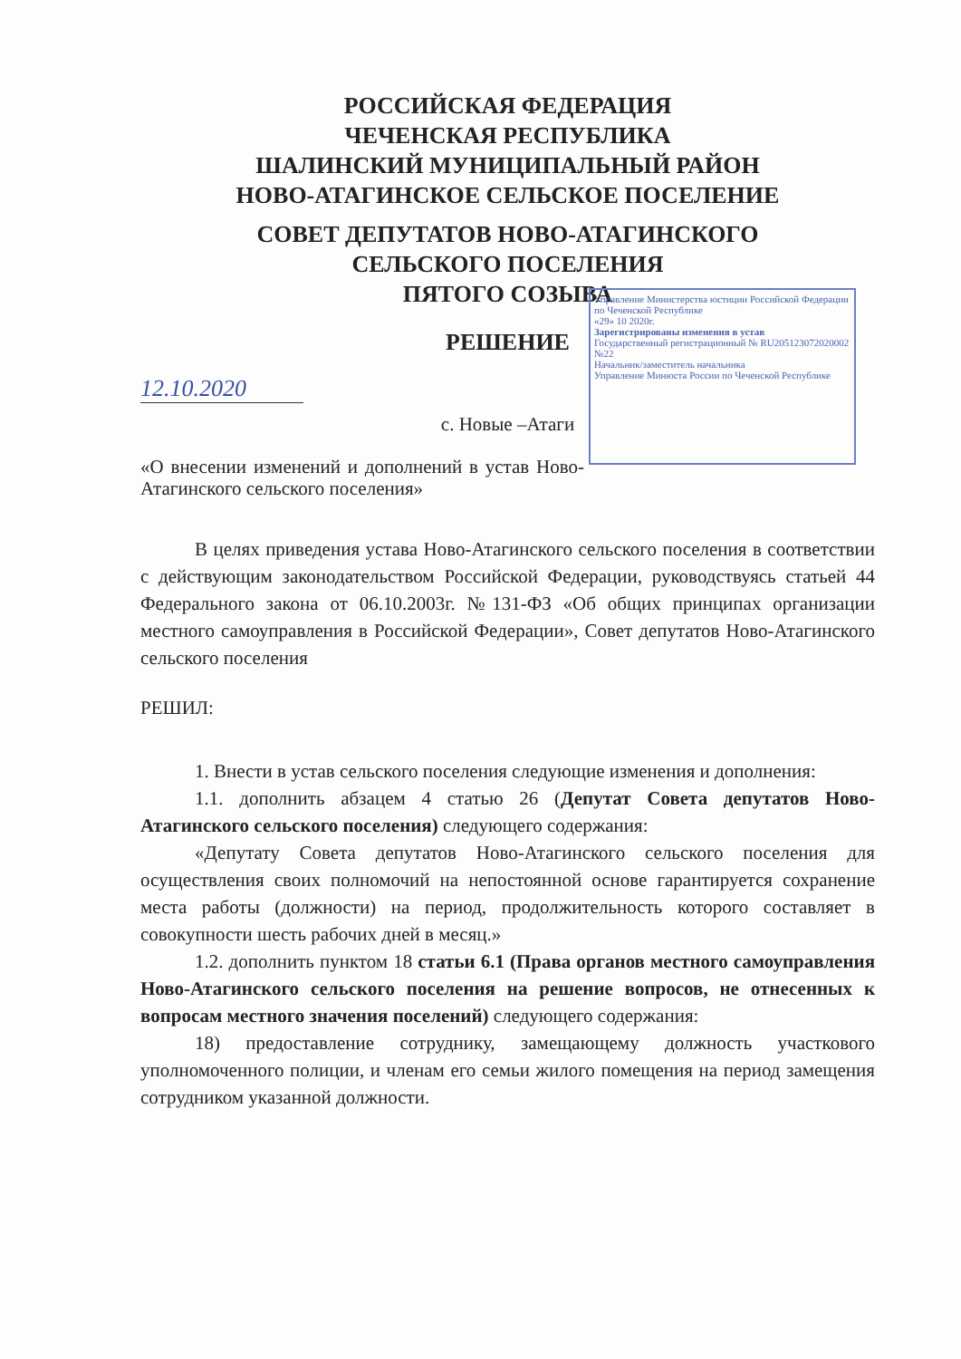РОССИЙСКАЯ ФЕДЕРАЦИЯ
ЧЕЧЕНСКАЯ РЕСПУБЛИКА
ШАЛИНСКИЙ МУНИЦИПАЛЬНЫЙ РАЙОН
НОВО-АТАГИНСКОЕ СЕЛЬСКОЕ ПОСЕЛЕНИЕ
СОВЕТ ДЕПУТАТОВ НОВО-АТАГИНСКОГО
СЕЛЬСКОГО ПОСЕЛЕНИЯ
ПЯТОГО СОЗЫВА
РЕШЕНИЕ
12.10.2020
с. Новые –Атаги
«О внесении изменений и дополнений в устав Ново-Атагинского сельского поселения»
Управление Министерства юстиции Российской Федерации по Чеченской Республике
«29» 10 2020г.
Зарегистрированы изменения в устав
Государственный регистрационный № RU205123072020002 №22
Начальник/заместитель начальника
Управление Минюста России по Чеченской Республике
В целях приведения устава Ново-Атагинского сельского поселения в соответствии с действующим законодательством Российской Федерации, руководствуясь статьей 44 Федерального закона от 06.10.2003г. №131-ФЗ «Об общих принципах организации местного самоуправления в Российской Федерации», Совет депутатов Ново-Атагинского сельского поселения
РЕШИЛ:
1. Внести в устав сельского поселения следующие изменения и дополнения:
1.1. дополнить абзацем 4 статью 26 (Депутат Совета депутатов Ново-Атагинского сельского поселения) следующего содержания:
«Депутату Совета депутатов Ново-Атагинского сельского поселения для осуществления своих полномочий на непостоянной основе гарантируется сохранение места работы (должности) на период, продолжительность которого составляет в совокупности шесть рабочих дней в месяц.»
1.2. дополнить пунктом 18 статьи 6.1 (Права органов местного самоуправления Ново-Атагинского сельского поселения на решение вопросов, не отнесенных к вопросам местного значения поселений) следующего содержания:
18) предоставление сотруднику, замещающему должность участкового уполномоченного полиции, и членам его семьи жилого помещения на период замещения сотрудником указанной должности.